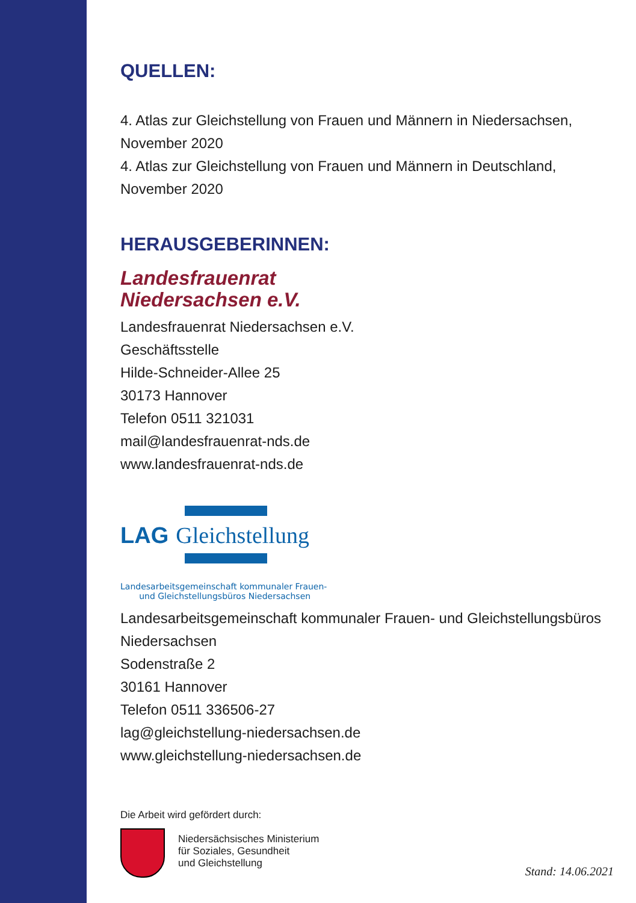QUELLEN:
4. Atlas zur Gleichstellung von Frauen und Männern in Niedersachsen, November 2020
4. Atlas zur Gleichstellung von Frauen und Männern in Deutschland, November 2020
HERAUSGEBERINNEN:
Landesfrauenrat
Niedersachsen e.V.
Landesfrauenrat Niedersachsen e.V.
Geschäftsstelle
Hilde-Schneider-Allee 25
30173 Hannover
Telefon 0511 321031
mail@landesfrauenrat-nds.de
www.landesfrauenrat-nds.de
LAG Gleichstellung
Landesarbeitsgemeinschaft kommunaler Frauen-
und Gleichstellungsbüros Niedersachsen
Landesarbeitsgemeinschaft kommunaler Frauen- und Gleichstellungsbüros Niedersachsen
Sodenstraße 2
30161 Hannover
Telefon 0511 336506-27
lag@gleichstellung-niedersachsen.de
www.gleichstellung-niedersachsen.de
Die Arbeit wird gefördert durch:
Niedersächsisches Ministerium
für Soziales, Gesundheit
und Gleichstellung
Stand: 14.06.2021